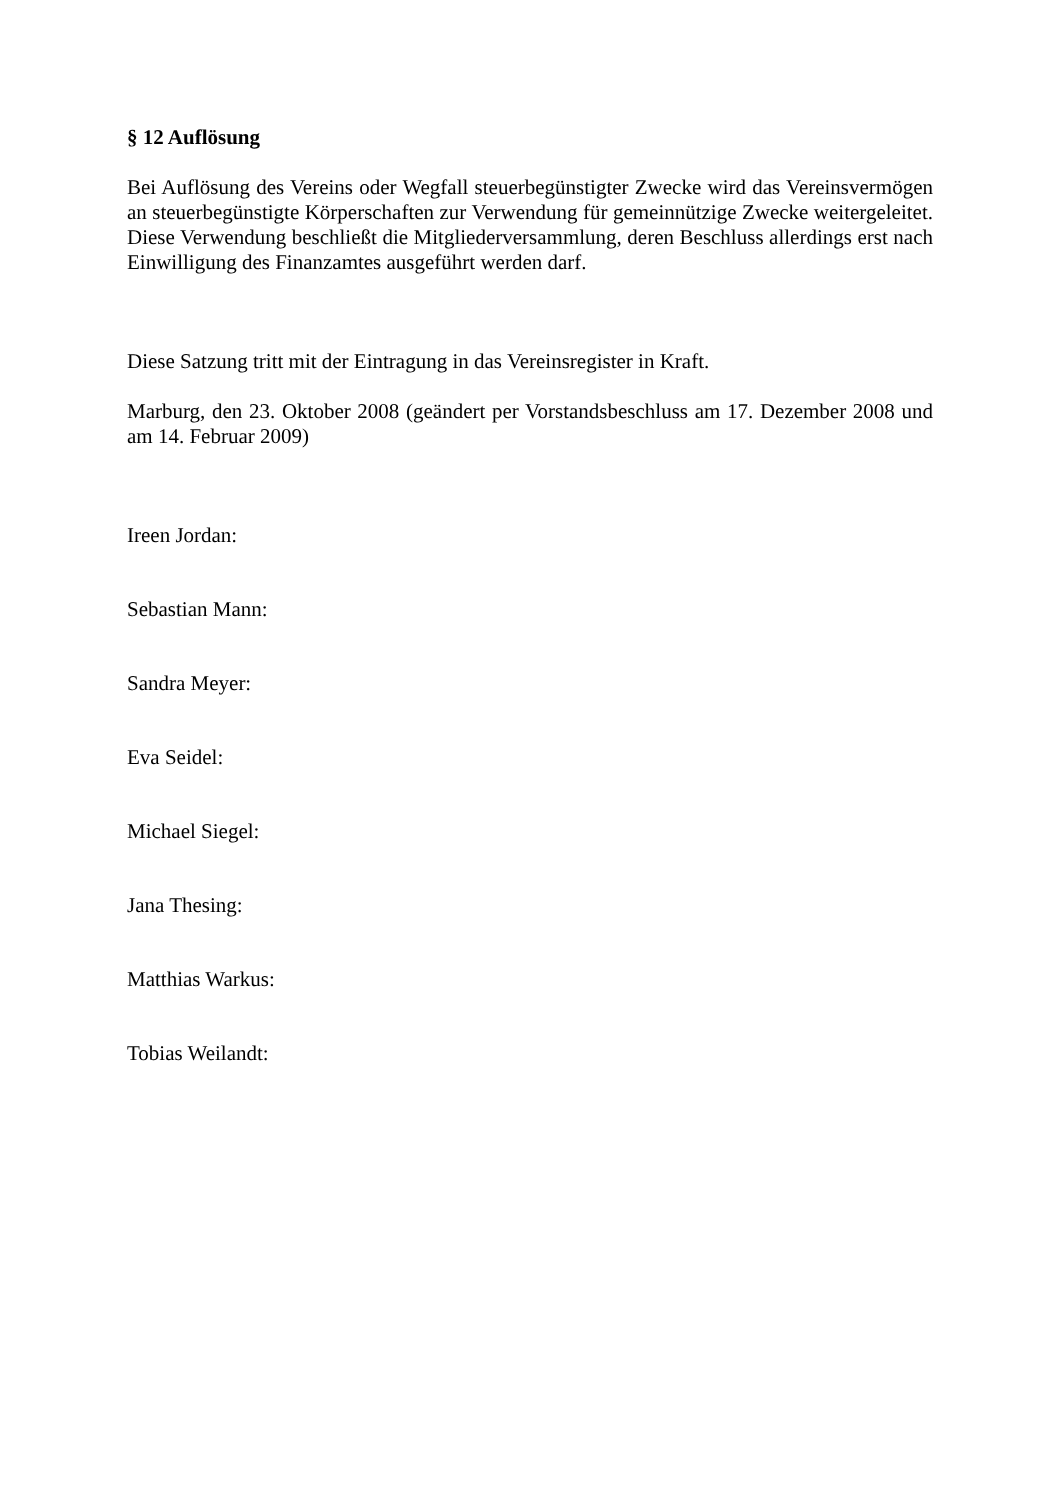§ 12 Auflösung
Bei Auflösung des Vereins oder Wegfall steuerbegünstigter Zwecke wird das Vereinsvermögen an steuerbegünstigte Körperschaften zur Verwendung für gemeinnützige Zwecke weitergeleitet. Diese Verwendung beschließt die Mitgliederversammlung, deren Beschluss allerdings erst nach Einwilligung des Finanzamtes ausgeführt werden darf.
Diese Satzung tritt mit der Eintragung in das Vereinsregister in Kraft.
Marburg, den 23. Oktober 2008 (geändert per Vorstandsbeschluss am 17. Dezember 2008 und am 14. Februar 2009)
Ireen Jordan:
Sebastian Mann:
Sandra Meyer:
Eva Seidel:
Michael Siegel:
Jana Thesing:
Matthias Warkus:
Tobias Weilandt: